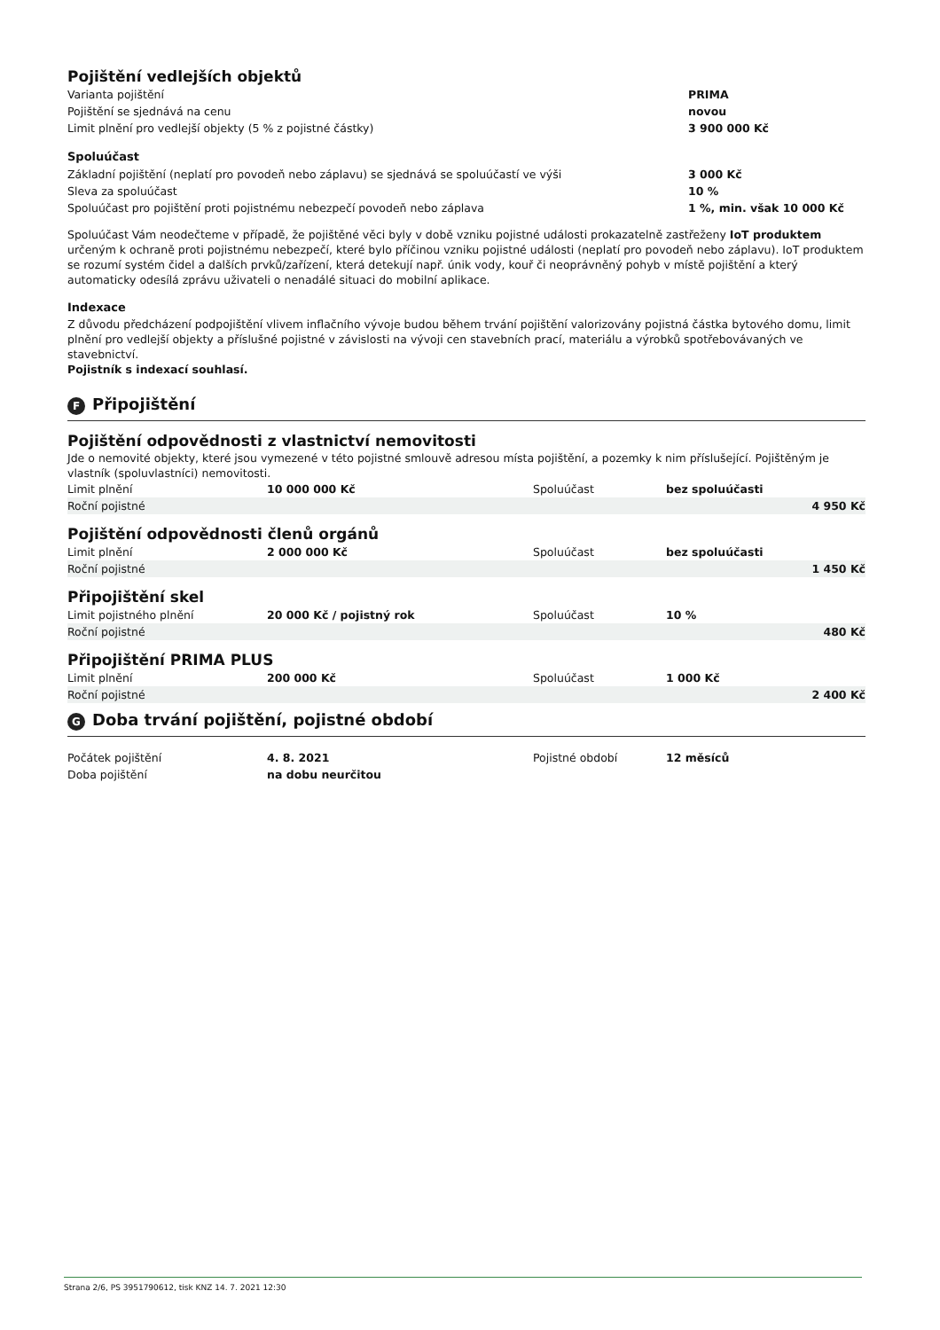Pojištění vedlejších objektů
| Varianta pojištění | PRIMA |
| Pojištění se sjednává na cenu | novou |
| Limit plnění pro vedlejší objekty (5 % z pojistné částky) | 3 900 000 Kč |
Spoluúčast
| Základní pojištění (neplatí pro povodeň nebo záplavu) se sjednává se spoluúčastí ve výši | 3 000 Kč |
| Sleva za spoluúčast | 10 % |
| Spoluúčast pro pojištění proti pojistnému nebezpečí povodeň nebo záplava | 1 %, min. však 10 000 Kč |
Spoluúčast Vám neodečteme v případě, že pojištěné věci byly v době vzniku pojistné události prokazatelně zastřeženy IoT produktem určeným k ochraně proti pojistnému nebezpečí, které bylo příčinou vzniku pojistné události (neplatí pro povodeň nebo záplavu). IoT produktem se rozumí systém čidel a dalších prvků/zařízení, která detekují např. únik vody, kouř či neoprávněný pohyb v místě pojištění a který automaticky odesílá zprávu uživateli o nenadálé situaci do mobilní aplikace.
Indexace
Z důvodu předcházení podpojištění vlivem inflačního vývoje budou během trvání pojištění valorizovány pojistná částka bytového domu, limit plnění pro vedlejší objekty a příslušné pojistné v závislosti na vývoji cen stavebních prací, materiálu a výrobků spotřebovávaných ve stavebnictví.
Pojistník s indexací souhlasí.
F Připojištění
Pojištění odpovědnosti z vlastnictví nemovitosti
Jde o nemovité objekty, které jsou vymezené v této pojistné smlouvě adresou místa pojištění, a pozemky k nim příslušející. Pojištěným je vlastník (spoluvlastníci) nemovitosti.
| Limit plnění | 10 000 000 Kč | Spoluúčast | bez spoluúčasti | |
| Roční pojistné | | | | 4 950 Kč |
Pojištění odpovědnosti členů orgánů
| Limit plnění | 2 000 000 Kč | Spoluúčast | bez spoluúčasti | |
| Roční pojistné | | | | 1 450 Kč |
Připojištění skel
| Limit pojistného plnění | 20 000 Kč / pojistný rok | Spoluúčast | 10 % | |
| Roční pojistné | | | | 480 Kč |
Připojištění PRIMA PLUS
| Limit plnění | 200 000 Kč | Spoluúčast | 1 000 Kč | |
| Roční pojistné | | | | 2 400 Kč |
G Doba trvání pojištění, pojistné období
| Počátek pojištění | 4. 8. 2021 | Pojistné období | 12 měsíců |
| Doba pojištění | na dobu neurčitou | | |
Strana 2/6, PS 3951790612, tisk KNZ 14. 7. 2021 12:30